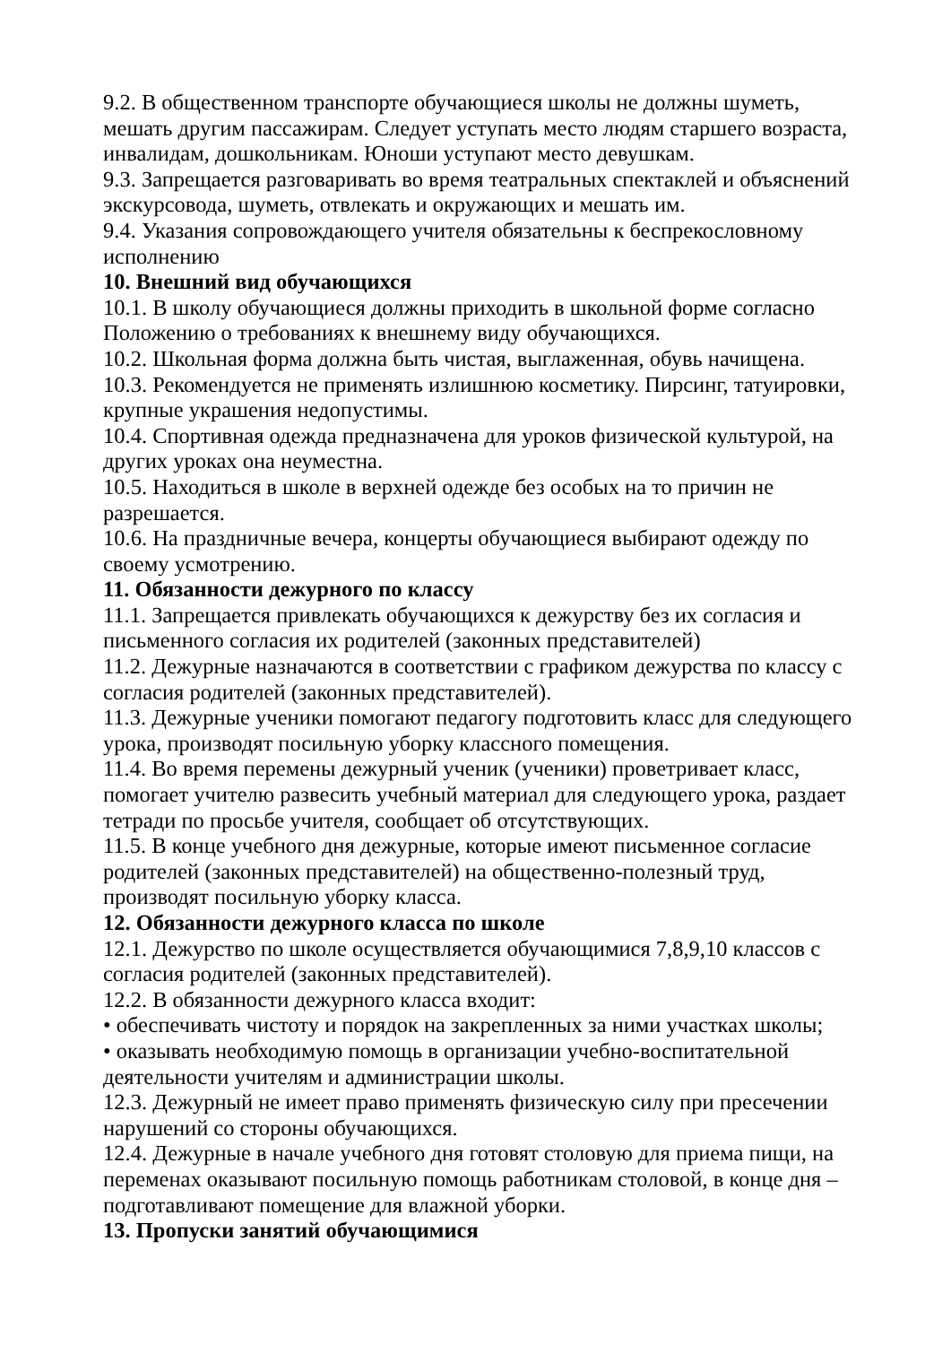9.2. В общественном транспорте обучающиеся школы не должны шуметь, мешать другим пассажирам. Следует уступать место людям старшего возраста, инвалидам, дошкольникам. Юноши уступают место девушкам.
9.3. Запрещается разговаривать во время театральных спектаклей и объяснений экскурсовода, шуметь, отвлекать и окружающих и мешать им.
9.4. Указания сопровождающего учителя обязательны к беспрекословному исполнению
10. Внешний вид обучающихся
10.1. В школу обучающиеся должны приходить в школьной форме согласно Положению о требованиях к внешнему виду обучающихся.
10.2. Школьная форма должна быть чистая, выглаженная, обувь начищена.
10.3. Рекомендуется не применять излишнюю косметику. Пирсинг, татуировки, крупные украшения недопустимы.
10.4. Спортивная одежда предназначена для уроков физической культурой, на других уроках она неуместна.
10.5. Находиться в школе в верхней одежде без особых на то причин не разрешается.
10.6. На праздничные вечера, концерты обучающиеся выбирают одежду по своему усмотрению.
11. Обязанности дежурного по классу
11.1. Запрещается привлекать обучающихся к дежурству без их согласия и письменного согласия их родителей (законных представителей)
11.2. Дежурные назначаются в соответствии с графиком дежурства по классу с согласия родителей (законных представителей).
11.3. Дежурные ученики помогают педагогу подготовить класс для следующего урока, производят посильную уборку классного помещения.
11.4. Во время перемены дежурный ученик (ученики) проветривает класс, помогает учителю развесить учебный материал для следующего урока, раздает тетради по просьбе учителя, сообщает об отсутствующих.
11.5. В конце учебного дня дежурные, которые имеют письменное согласие родителей (законных представителей) на общественно-полезный труд, производят посильную уборку класса.
12. Обязанности дежурного класса по школе
12.1. Дежурство по школе осуществляется обучающимися 7,8,9,10 классов с согласия родителей (законных представителей).
12.2. В обязанности дежурного класса входит:
• обеспечивать чистоту и порядок на закрепленных за ними участках школы;
• оказывать необходимую помощь в организации учебно-воспитательной деятельности учителям и администрации школы.
12.3. Дежурный не имеет право применять физическую силу при пресечении нарушений со стороны обучающихся.
12.4. Дежурные в начале учебного дня готовят столовую для приема пищи, на переменах оказывают посильную помощь работникам столовой, в конце дня – подготавливают помещение для влажной уборки.
13. Пропуски занятий обучающимися